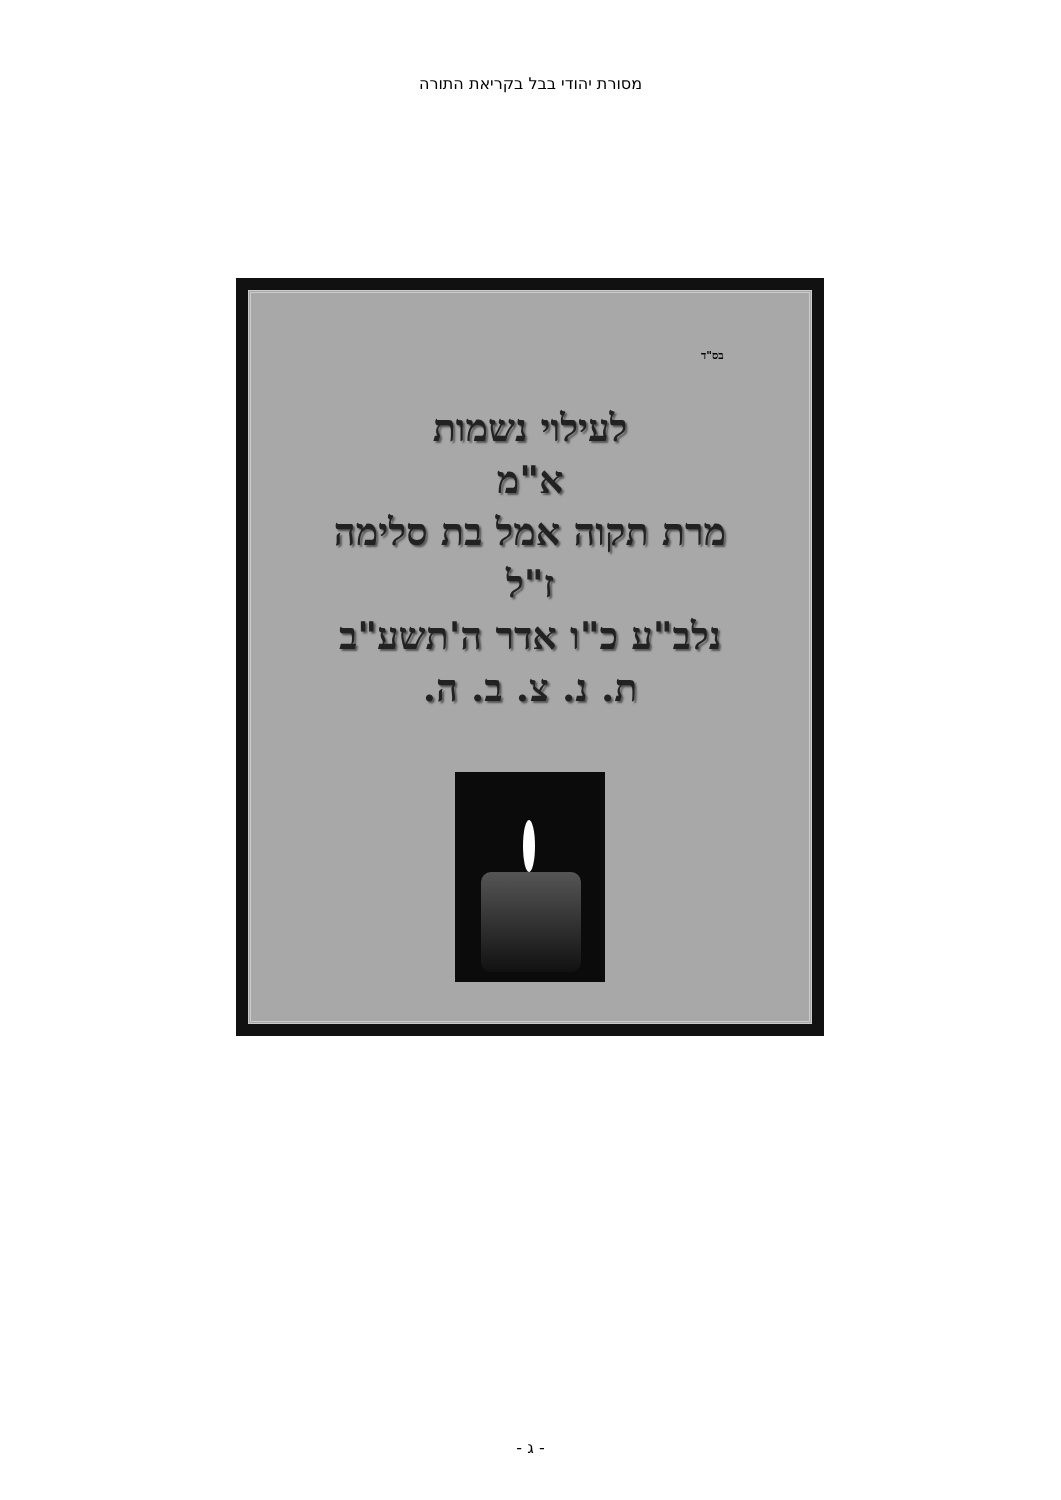מסורת יהודי בבל בקריאת התורה
בס"ד
לעילוי נשמות
א"מ
מרת תקוה אמל בת סלימה
ז"ל
נלב"ע כ"ו אדר ה'תשע"ב
ת. נ. צ. ב. ה.
- ג -